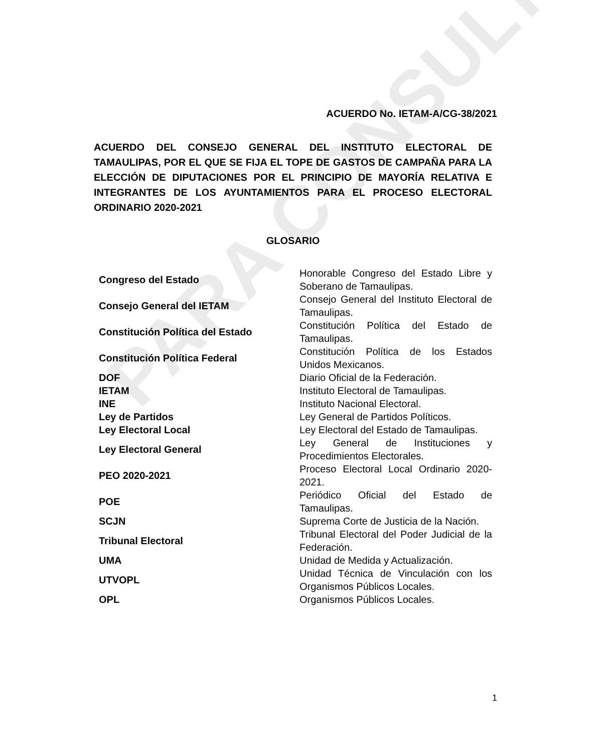PARA CONSULTA
ACUERDO No. IETAM-A/CG-38/2021
ACUERDO DEL CONSEJO GENERAL DEL INSTITUTO ELECTORAL DE TAMAULIPAS, POR EL QUE SE FIJA EL TOPE DE GASTOS DE CAMPAÑA PARA LA ELECCIÓN DE DIPUTACIONES POR EL PRINCIPIO DE MAYORÍA RELATIVA E INTEGRANTES DE LOS AYUNTAMIENTOS PARA EL PROCESO ELECTORAL ORDINARIO 2020-2021
GLOSARIO
| Congreso del Estado | Honorable Congreso del Estado Libre y Soberano de Tamaulipas. |
| Consejo General del IETAM | Consejo General del Instituto Electoral de Tamaulipas. |
| Constitución Política del Estado | Constitución Política del Estado de Tamaulipas. |
| Constitución Política Federal | Constitución Política de los Estados Unidos Mexicanos. |
| DOF | Diario Oficial de la Federación. |
| IETAM | Instituto Electoral de Tamaulipas. |
| INE | Instituto Nacional Electoral. |
| Ley de Partidos | Ley General de Partidos Políticos. |
| Ley Electoral Local | Ley Electoral del Estado de Tamaulipas. |
| Ley Electoral General | Ley General de Instituciones y Procedimientos Electorales. |
| PEO 2020-2021 | Proceso Electoral Local Ordinario 2020-2021. |
| POE | Periódico Oficial del Estado de Tamaulipas. |
| SCJN | Suprema Corte de Justicia de la Nación. |
| Tribunal Electoral | Tribunal Electoral del Poder Judicial de la Federación. |
| UMA | Unidad de Medida y Actualización. |
| UTVOPL | Unidad Técnica de Vinculación con los Organismos Públicos Locales. |
| OPL | Organismos Públicos Locales. |
1